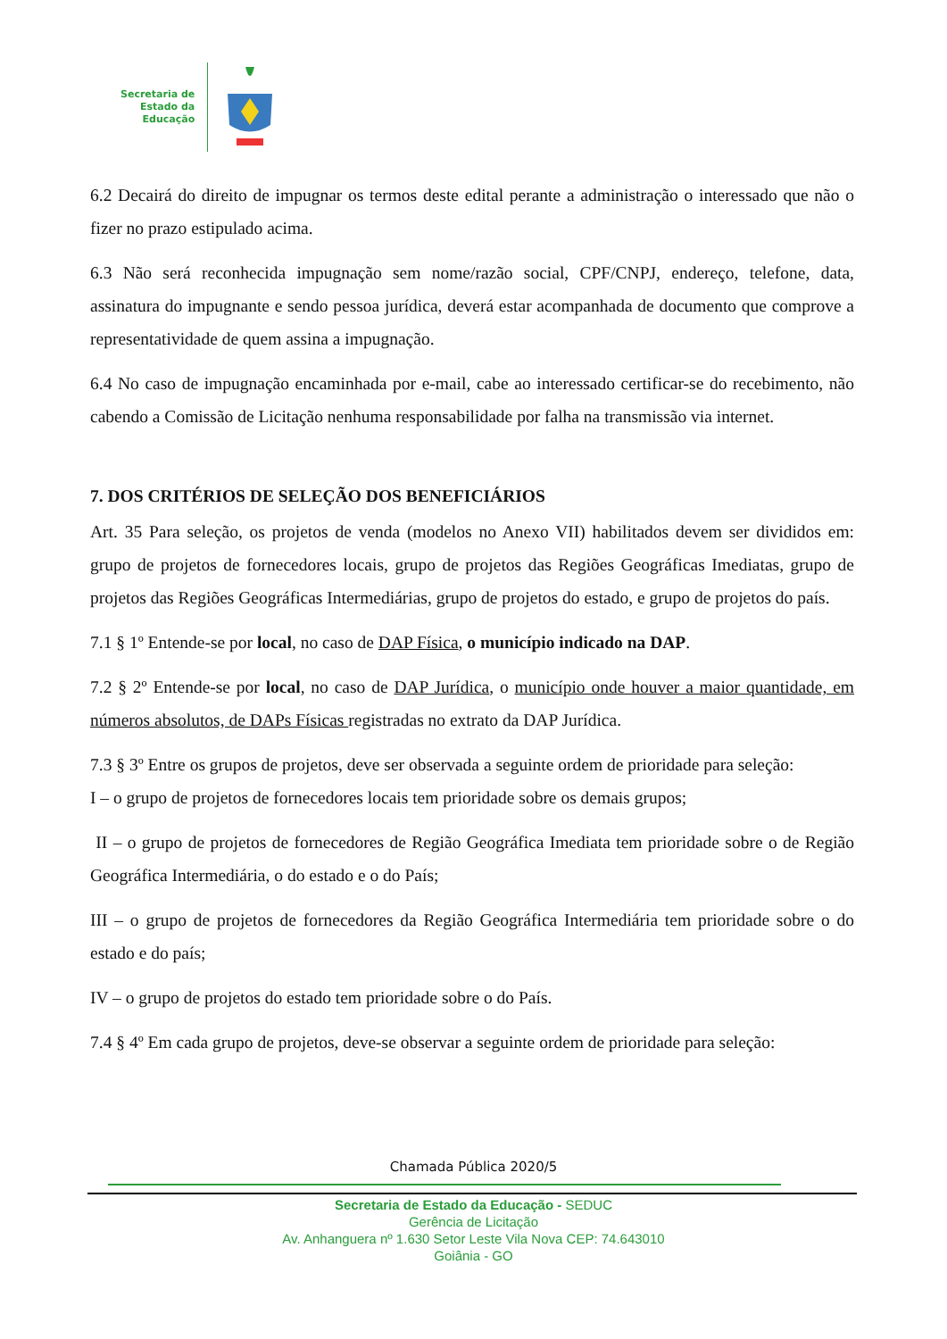Secretaria de
Estado da
Educação
6.2 Decairá do direito de impugnar os termos deste edital perante a administração o interessado que não o fizer no prazo estipulado acima.
6.3 Não será reconhecida impugnação sem nome/razão social, CPF/CNPJ, endereço, telefone, data, assinatura do impugnante e sendo pessoa jurídica, deverá estar acompanhada de documento que comprove a representatividade de quem assina a impugnação.
6.4 No caso de impugnação encaminhada por e-mail, cabe ao interessado certificar-se do recebimento, não cabendo a Comissão de Licitação nenhuma responsabilidade por falha na transmissão via internet.
7. DOS CRITÉRIOS DE SELEÇÃO DOS BENEFICIÁRIOS
Art. 35 Para seleção, os projetos de venda (modelos no Anexo VII) habilitados devem ser divididos em: grupo de projetos de fornecedores locais, grupo de projetos das Regiões Geográficas Imediatas, grupo de projetos das Regiões Geográficas Intermediárias, grupo de projetos do estado, e grupo de projetos do país.
7.1 § 1º Entende-se por local, no caso de DAP Física, o município indicado na DAP.
7.2 § 2º Entende-se por local, no caso de DAP Jurídica, o município onde houver a maior quantidade, em números absolutos, de DAPs Físicas registradas no extrato da DAP Jurídica.
7.3 § 3º Entre os grupos de projetos, deve ser observada a seguinte ordem de prioridade para seleção:
I – o grupo de projetos de fornecedores locais tem prioridade sobre os demais grupos;
II – o grupo de projetos de fornecedores de Região Geográfica Imediata tem prioridade sobre o de Região Geográfica Intermediária, o do estado e o do País;
III – o grupo de projetos de fornecedores da Região Geográfica Intermediária tem prioridade sobre o do estado e do país;
IV – o grupo de projetos do estado tem prioridade sobre o do País.
7.4 § 4º Em cada grupo de projetos, deve-se observar a seguinte ordem de prioridade para seleção:
Chamada Pública 2020/5
Secretaria de Estado da Educação - SEDUC
Gerência de Licitação
Av. Anhanguera nº 1.630 Setor Leste Vila Nova CEP: 74.643010
Goiânia - GO